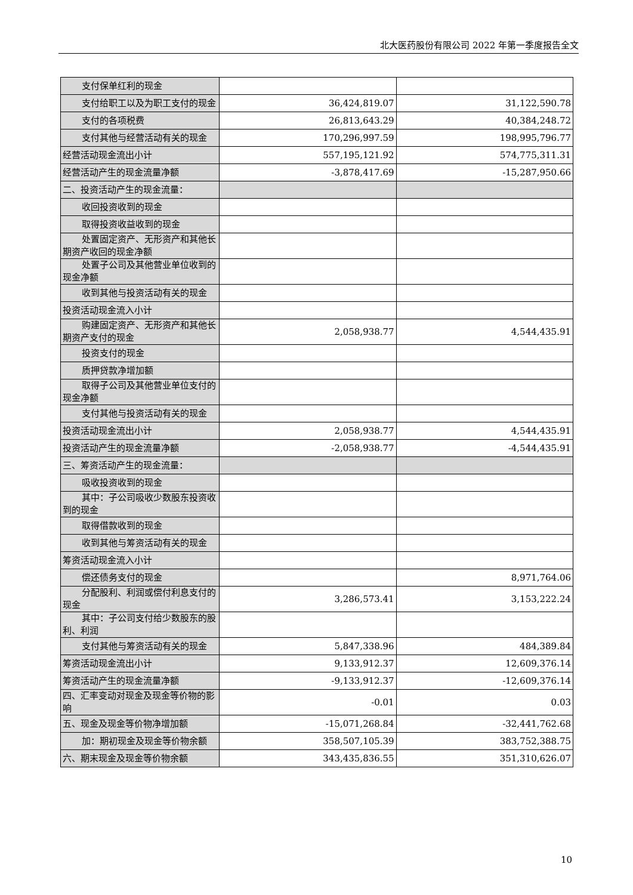北大医药股份有限公司 2022 年第一季度报告全文
| 支付保单红利的现金 | | |
| 支付给职工以及为职工支付的现金 | 36,424,819.07 | 31,122,590.78 |
| 支付的各项税费 | 26,813,643.29 | 40,384,248.72 |
| 支付其他与经营活动有关的现金 | 170,296,997.59 | 198,995,796.77 |
| 经营活动现金流出小计 | 557,195,121.92 | 574,775,311.31 |
| 经营活动产生的现金流量净额 | -3,878,417.69 | -15,287,950.66 |
| 二、投资活动产生的现金流量： | | |
| 收回投资收到的现金 | | |
| 取得投资收益收到的现金 | | |
| 处置固定资产、无形资产和其他长期资产收回的现金净额 | | |
| 处置子公司及其他营业单位收到的现金净额 | | |
| 收到其他与投资活动有关的现金 | | |
| 投资活动现金流入小计 | | |
| 购建固定资产、无形资产和其他长期资产支付的现金 | 2,058,938.77 | 4,544,435.91 |
| 投资支付的现金 | | |
| 质押贷款净增加额 | | |
| 取得子公司及其他营业单位支付的现金净额 | | |
| 支付其他与投资活动有关的现金 | | |
| 投资活动现金流出小计 | 2,058,938.77 | 4,544,435.91 |
| 投资活动产生的现金流量净额 | -2,058,938.77 | -4,544,435.91 |
| 三、筹资活动产生的现金流量： | | |
| 吸收投资收到的现金 | | |
| 其中：子公司吸收少数股东投资收到的现金 | | |
| 取得借款收到的现金 | | |
| 收到其他与筹资活动有关的现金 | | |
| 筹资活动现金流入小计 | | |
| 偿还债务支付的现金 | | 8,971,764.06 |
| 分配股利、利润或偿付利息支付的现金 | 3,286,573.41 | 3,153,222.24 |
| 其中：子公司支付给少数股东的股利、利润 | | |
| 支付其他与筹资活动有关的现金 | 5,847,338.96 | 484,389.84 |
| 筹资活动现金流出小计 | 9,133,912.37 | 12,609,376.14 |
| 筹资活动产生的现金流量净额 | -9,133,912.37 | -12,609,376.14 |
| 四、汇率变动对现金及现金等价物的影响 | -0.01 | 0.03 |
| 五、现金及现金等价物净增加额 | -15,071,268.84 | -32,441,762.68 |
| 加：期初现金及现金等价物余额 | 358,507,105.39 | 383,752,388.75 |
| 六、期末现金及现金等价物余额 | 343,435,836.55 | 351,310,626.07 |
10